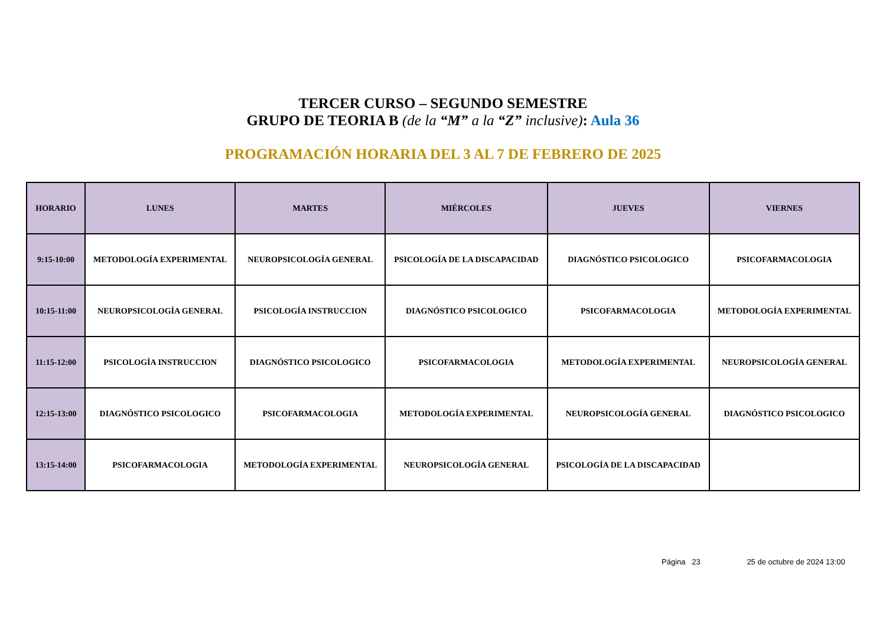TERCER CURSO – SEGUNDO SEMESTRE
GRUPO DE TEORIA B (de la “M” a la “Z” inclusive): Aula 36
PROGRAMACIÓN HORARIA DEL 3 AL 7 DE FEBRERO DE 2025
| HORARIO | LUNES | MARTES | MIÉRCOLES | JUEVES | VIERNES |
| --- | --- | --- | --- | --- | --- |
| 9:15-10:00 | METODOLOGÍA EXPERIMENTAL | NEUROPSICOLOGÍA GENERAL | PSICOLOGÍA DE LA DISCAPACIDAD | DIAGNÓSTICO PSICOLOGICO | PSICOFARMACOLOGIA |
| 10:15-11:00 | NEUROPSICOLOGÍA GENERAL | PSICOLOGÍA INSTRUCCION | DIAGNÓSTICO PSICOLOGICO | PSICOFARMACOLOGIA | METODOLOGÍA EXPERIMENTAL |
| 11:15-12:00 | PSICOLOGÍA INSTRUCCION | DIAGNÓSTICO PSICOLOGICO | PSICOFARMACOLOGIA | METODOLOGÍA EXPERIMENTAL | NEUROPSICOLOGÍA GENERAL |
| 12:15-13:00 | DIAGNÓSTICO PSICOLOGICO | PSICOFARMACOLOGIA | METODOLOGÍA EXPERIMENTAL | NEUROPSICOLOGÍA GENERAL | DIAGNÓSTICO PSICOLOGICO |
| 13:15-14:00 | PSICOFARMACOLOGIA | METODOLOGÍA EXPERIMENTAL | NEUROPSICOLOGÍA GENERAL | PSICOLOGÍA DE LA DISCAPACIDAD | |
Página 23 25 de octubre de 2024 13:00